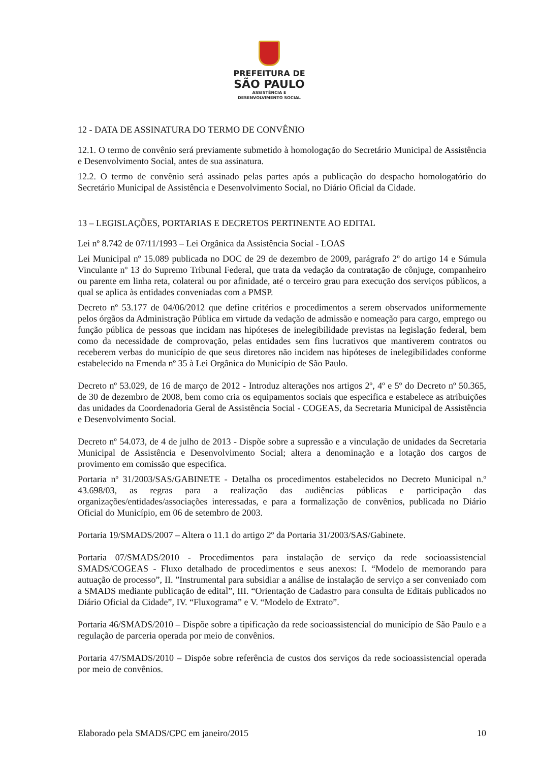PREFEITURA DE
SÃO PAULO
ASSISTÊNCIA E
DESENVOLVIMENTO SOCIAL
12 - DATA DE ASSINATURA DO TERMO DE CONVÊNIO
12.1. O termo de convênio será previamente submetido à homologação do Secretário Municipal de Assistência e Desenvolvimento Social, antes de sua assinatura.
12.2. O termo de convênio será assinado pelas partes após a publicação do despacho homologatório do Secretário Municipal de Assistência e Desenvolvimento Social, no Diário Oficial da Cidade.
13 – LEGISLAÇÕES, PORTARIAS E DECRETOS PERTINENTE AO EDITAL
Lei nº 8.742 de 07/11/1993 – Lei Orgânica da Assistência Social - LOAS
Lei Municipal nº 15.089 publicada no DOC de 29 de dezembro de 2009, parágrafo 2º do artigo 14 e Súmula Vinculante nº 13 do Supremo Tribunal Federal, que trata da vedação da contratação de cônjuge, companheiro ou parente em linha reta, colateral ou por afinidade, até o terceiro grau para execução dos serviços públicos, a qual se aplica às entidades conveniadas com a PMSP.
Decreto nº 53.177 de 04/06/2012 que define critérios e procedimentos a serem observados uniformemente pelos órgãos da Administração Pública em virtude da vedação de admissão e nomeação para cargo, emprego ou função pública de pessoas que incidam nas hipóteses de inelegibilidade previstas na legislação federal, bem como da necessidade de comprovação, pelas entidades sem fins lucrativos que mantiverem contratos ou receberem verbas do município de que seus diretores não incidem nas hipóteses de inelegibilidades conforme estabelecido na Emenda nº 35 à Lei Orgânica do Município de São Paulo.
Decreto nº 53.029, de 16 de março de 2012 - Introduz alterações nos artigos 2º, 4º e 5º do Decreto nº 50.365, de 30 de dezembro de 2008, bem como cria os equipamentos sociais que especifica e estabelece as atribuições das unidades da Coordenadoria Geral de Assistência Social - COGEAS, da Secretaria Municipal de Assistência e Desenvolvimento Social.
Decreto nº 54.073, de 4 de julho de 2013 - Dispõe sobre a supressão e a vinculação de unidades da Secretaria Municipal de Assistência e Desenvolvimento Social; altera a denominação e a lotação dos cargos de provimento em comissão que especifica.
Portaria nº 31/2003/SAS/GABINETE - Detalha os procedimentos estabelecidos no Decreto Municipal n.º 43.698/03, as regras para a realização das audiências públicas e participação das organizações/entidades/associações interessadas, e para a formalização de convênios, publicada no Diário Oficial do Município, em 06 de setembro de 2003.
Portaria 19/SMADS/2007 – Altera o 11.1 do artigo 2º da Portaria 31/2003/SAS/Gabinete.
Portaria 07/SMADS/2010 - Procedimentos para instalação de serviço da rede socioassistencial SMADS/COGEAS - Fluxo detalhado de procedimentos e seus anexos: I. “Modelo de memorando para autuação de processo”, II. ”Instrumental para subsidiar a análise de instalação de serviço a ser conveniado com a SMADS mediante publicação de edital”, III. “Orientação de Cadastro para consulta de Editais publicados no Diário Oficial da Cidade”, IV. “Fluxograma” e V. “Modelo de Extrato”.
Portaria 46/SMADS/2010 – Dispõe sobre a tipificação da rede socioassistencial do município de São Paulo e a regulação de parceria operada por meio de convênios.
Portaria 47/SMADS/2010 – Dispõe sobre referência de custos dos serviços da rede socioassistencial operada por meio de convênios.
Elaborado pela SMADS/CPC em janeiro/2015 10